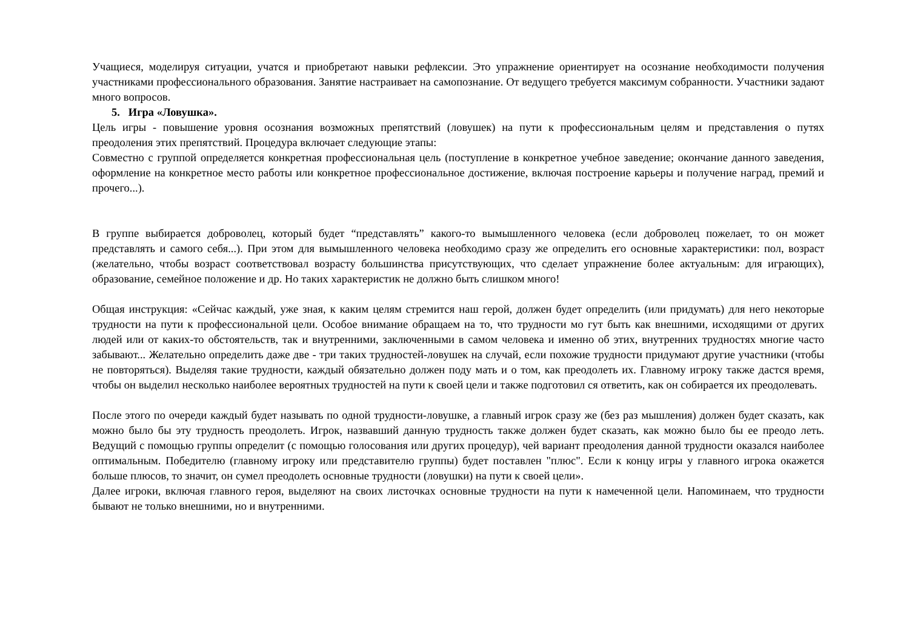Учащиеся, моделируя ситуации, учатся и приобретают навыки рефлексии. Это упражнение ориентирует на осознание необходимости получения участниками профессионального образования. Занятие настраивает на самопознание. От ведущего требуется максимум собранности. Участники задают много вопросов.
5. Игра «Ловушка».
Цель игры - повышение уровня осознания возможных препятствий (ловушек) на пути к профессиональным целям и представления о путях преодоления этих препятствий. Процедура включает следующие этапы:
Совместно с группой определяется конкретная профессиональная цель (поступление в конкретное учебное заведение; окончание данного заведения, оформление на конкретное место работы или конкретное профессиональное достижение, включая построение карьеры и получение наград, премий и прочего...).
В группе выбирается доброволец, который будет “представлять” какого-то вымышленного человека (если доброволец пожелает, то он может представлять и самого себя...). При этом для вымышленного человека необходимо сразу же определить его основные характеристики: пол, возраст (желательно, чтобы возраст соответствовал возрасту большинства присутствующих, что сделает упражнение более актуальным: для играющих), образование, семейное положение и др. Но таких характеристик не должно быть слишком много!
Общая инструкция: «Сейчас каждый, уже зная, к каким целям стремится наш герой, должен будет определить (или придумать) для него некоторые трудности на пути к профессиональной цели. Особое внимание обращаем на то, что трудности мо гут быть как внешними, исходящими от других людей или от каких-то обстоятельств, так и внутренними, заключенными в самом человека и именно об этих, внутренних трудностях многие часто забывают... Желательно определить даже две - три таких трудностей-ловушек на случай, если похожие трудности придумают другие участники (чтобы не повторяться). Выделяя такие трудности, каждый обязательно должен поду мать и о том, как преодолеть их. Главному игроку также дастся время, чтобы он выделил несколько наиболее вероятных трудностей на пути к своей цели и также подготовил ся ответить, как он собирается их преодолевать.
После этого по очереди каждый будет называть по одной трудности-ловушке, а главный игрок сразу же (без раз мышления) должен будет сказать, как можно было бы эту трудность преодолеть. Игрок, назвавший данную трудность также должен будет сказать, как можно было бы ее преодо леть. Ведущий с помощью группы определит (с помощью голосования или других процедур), чей вариант преодоления данной трудности оказался наиболее оптимальным. Победителю (главному игроку или представителю группы) будет поставлен "плюс". Если к концу игры у главного игрока окажется больше плюсов, то значит, он сумел преодолеть основные трудности (ловушки) на пути к своей цели».
Далее игроки, включая главного героя, выделяют на своих листочках основные трудности на пути к намеченной цели. Напоминаем, что трудности бывают не только внешними, но и внутренними.